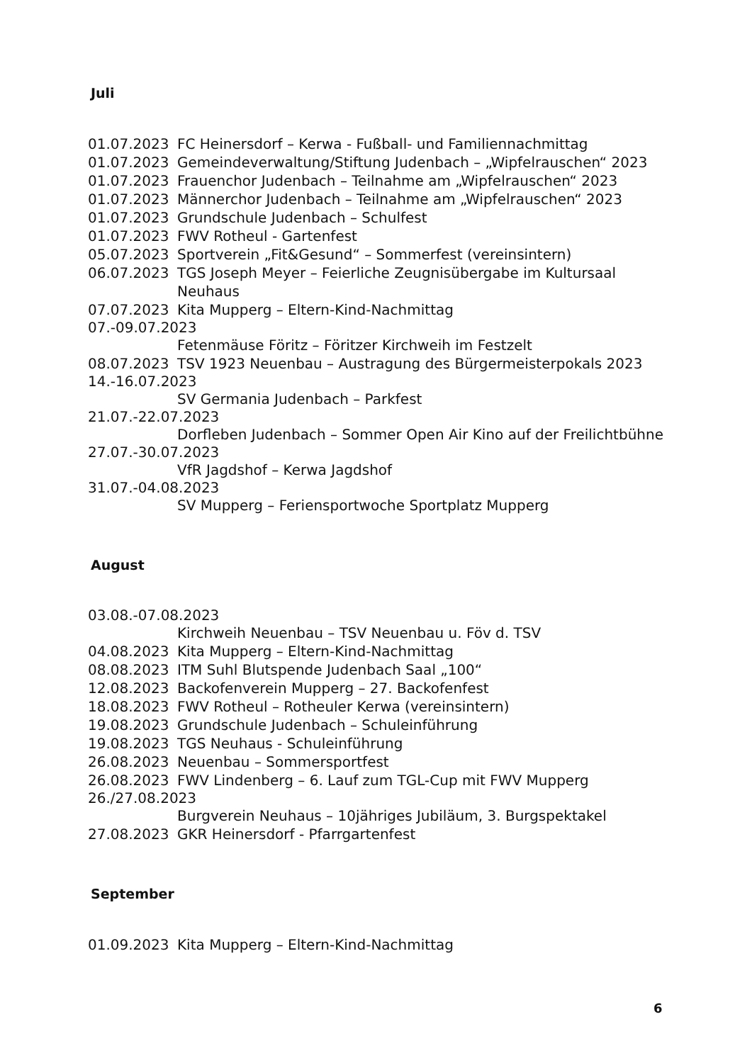Juli
01.07.2023 FC Heinersdorf – Kerwa - Fußball- und Familiennachmittag
01.07.2023 Gemeindeverwaltung/Stiftung Judenbach – „Wipfelrauschen“ 2023
01.07.2023 Frauenchor Judenbach – Teilnahme am „Wipfelrauschen“ 2023
01.07.2023 Männerchor Judenbach – Teilnahme am „Wipfelrauschen“ 2023
01.07.2023 Grundschule Judenbach – Schulfest
01.07.2023 FWV Rotheul - Gartenfest
05.07.2023 Sportverein „Fit&Gesund“ – Sommerfest (vereinsintern)
06.07.2023 TGS Joseph Meyer – Feierliche Zeugnisübergabe im Kultursaal Neuhaus
07.07.2023 Kita Mupperg – Eltern-Kind-Nachmittag
07.-09.07.2023
Fetenmäuse Föritz – Föritzer Kirchweih im Festzelt
08.07.2023 TSV 1923 Neuenbau – Austragung des Bürgermeisterpokals 2023
14.-16.07.2023
SV Germania Judenbach – Parkfest
21.07.-22.07.2023
Dorfleben Judenbach – Sommer Open Air Kino auf der Freilichtbühne
27.07.-30.07.2023
VfR Jagdshof – Kerwa Jagdshof
31.07.-04.08.2023
SV Mupperg – Feriensportwoche Sportplatz Mupperg
August
03.08.-07.08.2023
Kirchweih Neuenbau – TSV Neuenbau u. Föv d. TSV
04.08.2023 Kita Mupperg – Eltern-Kind-Nachmittag
08.08.2023 ITM Suhl Blutspende Judenbach Saal „100“
12.08.2023 Backofenverein Mupperg – 27. Backofenfest
18.08.2023 FWV Rotheul – Rotheuler Kerwa (vereinsintern)
19.08.2023 Grundschule Judenbach – Schuleinführung
19.08.2023 TGS Neuhaus - Schuleinführung
26.08.2023 Neuenbau – Sommersportfest
26.08.2023 FWV Lindenberg – 6. Lauf zum TGL-Cup mit FWV Mupperg
26./27.08.2023
Burgverein Neuhaus – 10jähriges Jubiläum, 3. Burgspektakel
27.08.2023 GKR Heinersdorf - Pfarrgartenfest
September
01.09.2023 Kita Mupperg – Eltern-Kind-Nachmittag
6